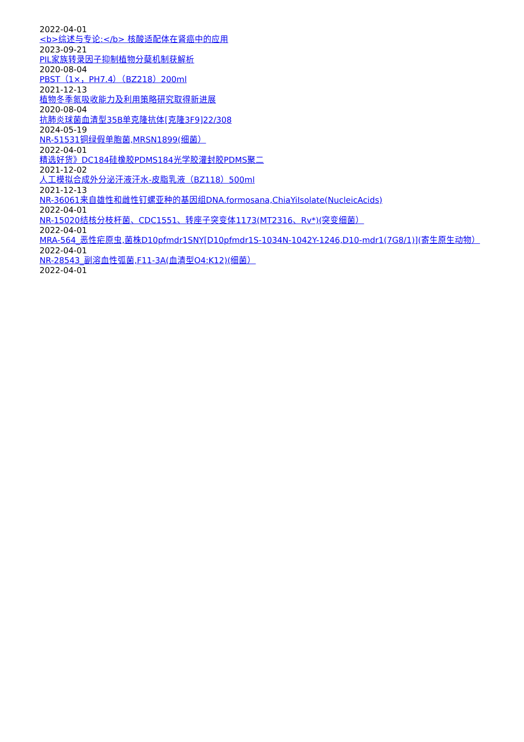2022-04-01
<b>综述与专论:</b> 核酸适配体在肾癌中的应用
2023-09-21
PIL家族转录因子抑制植物分蘖机制获解析
2020-08-04
PBST（1×，PH7.4）（BZ218）200ml
2021-12-13
植物冬季氮吸收能力及利用策略研究取得新进展
2020-08-04
抗肺炎球菌血清型35B单克隆抗体[克隆3F9]22/308
2024-05-19
NR-51531铜绿假单胞菌,MRSN1899(细菌）
2022-04-01
精选好货》DC184硅橡胶PDMS184光学胶灌封胶PDMS聚二
2021-12-02
人工模拟合成外分泌汗液汗水-皮脂乳液（BZ118）500ml
2021-12-13
NR-36061来自雄性和雌性钉螺亚种的基因组DNA.formosana,ChiaYiIsolate(NucleicAcids)
2022-04-01
NR-15020结核分枝杆菌、CDC1551、转座子突变体1173(MT2316、Rv*)(突变细菌）
2022-04-01
MRA-564_恶性疟原虫,菌株D10pfmdr1SNY[D10pfmdr1S-1034N-1042Y-1246,D10-mdr1(7G8/1)](寄生原生动物）
2022-04-01
NR-28543_副溶血性弧菌,F11-3A(血清型O4:K12)(细菌）
2022-04-01